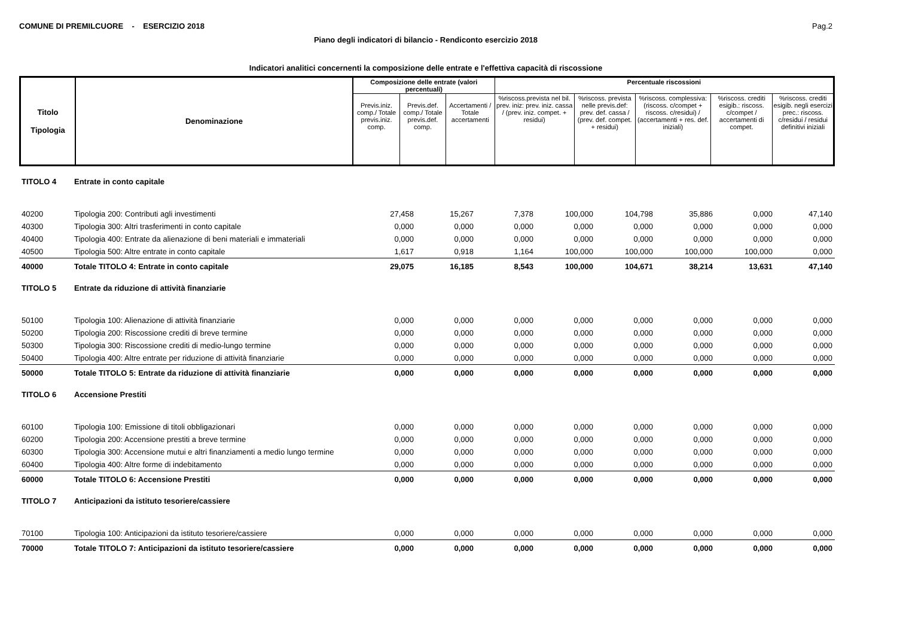COMUNE DI PREMILCUORE - ESERCIZIO 2018 Pag.2
Piano degli indicatori di bilancio - Rendiconto esercizio 2018
Indicatori analitici concernenti la composizione delle entrate e l'effettiva capacità di riscossione
| Titolo Tipologia | Denominazione | Composizione delle entrate (valori percentuali) | | | Percentuale riscossioni | | | | |
| --- | --- | --- | --- | --- | --- | --- | --- | --- | --- |
| | | Previs.iniz. comp./ Totale previs.iniz. comp. | Previs.def. comp./ Totale previs.def. comp. | Accertamenti / Totale accertamenti | %riscoss.prevista nel bil. prev. iniz: prev. iniz. cassa / (prev. iniz. compet. + residui) | %riscoss. prevista nelle previs.def: prev. def. cassa / (prev. def. compet. + residui) | %riscoss. complessiva: (riscoss. c/compet + riscoss. c/residui) / (accertamenti + res. def. iniziali) | %riscoss. crediti esigib.: riscoss. c/compet / accertamenti di compet. | %riscoss. crediti esigib. negli esercizi prec.: riscoss. c/residui / residui definitivi iniziali |
| TITOLO 4 | Entrate in conto capitale | | | | | | | | |
| 40200 | Tipologia 200: Contributi agli investimenti | 27,458 | 15,267 | 7,378 | 100,000 | 104,798 | 35,886 | 0,000 | 47,140 |
| 40300 | Tipologia 300: Altri trasferimenti in conto capitale | 0,000 | 0,000 | 0,000 | 0,000 | 0,000 | 0,000 | 0,000 | 0,000 |
| 40400 | Tipologia 400: Entrate da alienazione di beni materiali e immateriali | 0,000 | 0,000 | 0,000 | 0,000 | 0,000 | 0,000 | 0,000 | 0,000 |
| 40500 | Tipologia 500: Altre entrate in conto capitale | 1,617 | 0,918 | 1,164 | 100,000 | 100,000 | 100,000 | 100,000 | 0,000 |
| 40000 | Totale TITOLO 4: Entrate in conto capitale | 29,075 | 16,185 | 8,543 | 100,000 | 104,671 | 38,214 | 13,631 | 47,140 |
| TITOLO 5 | Entrate da riduzione di attività finanziarie | | | | | | | | |
| 50100 | Tipologia 100: Alienazione di attività finanziarie | 0,000 | 0,000 | 0,000 | 0,000 | 0,000 | 0,000 | 0,000 | 0,000 |
| 50200 | Tipologia 200: Riscossione crediti di breve termine | 0,000 | 0,000 | 0,000 | 0,000 | 0,000 | 0,000 | 0,000 | 0,000 |
| 50300 | Tipologia 300: Riscossione crediti di medio-lungo termine | 0,000 | 0,000 | 0,000 | 0,000 | 0,000 | 0,000 | 0,000 | 0,000 |
| 50400 | Tipologia 400: Altre entrate per riduzione di attività finanziarie | 0,000 | 0,000 | 0,000 | 0,000 | 0,000 | 0,000 | 0,000 | 0,000 |
| 50000 | Totale TITOLO 5: Entrate da riduzione di attività finanziarie | 0,000 | 0,000 | 0,000 | 0,000 | 0,000 | 0,000 | 0,000 | 0,000 |
| TITOLO 6 | Accensione Prestiti | | | | | | | | |
| 60100 | Tipologia 100: Emissione di titoli obbligazionari | 0,000 | 0,000 | 0,000 | 0,000 | 0,000 | 0,000 | 0,000 | 0,000 |
| 60200 | Tipologia 200: Accensione prestiti a breve termine | 0,000 | 0,000 | 0,000 | 0,000 | 0,000 | 0,000 | 0,000 | 0,000 |
| 60300 | Tipologia 300: Accensione mutui e altri finanziamenti a medio lungo termine | 0,000 | 0,000 | 0,000 | 0,000 | 0,000 | 0,000 | 0,000 | 0,000 |
| 60400 | Tipologia 400: Altre forme di indebitamento | 0,000 | 0,000 | 0,000 | 0,000 | 0,000 | 0,000 | 0,000 | 0,000 |
| 60000 | Totale TITOLO 6: Accensione Prestiti | 0,000 | 0,000 | 0,000 | 0,000 | 0,000 | 0,000 | 0,000 | 0,000 |
| TITOLO 7 | Anticipazioni da istituto tesoriere/cassiere | | | | | | | | |
| 70100 | Tipologia 100: Anticipazioni da istituto tesoriere/cassiere | 0,000 | 0,000 | 0,000 | 0,000 | 0,000 | 0,000 | 0,000 | 0,000 |
| 70000 | Totale TITOLO 7: Anticipazioni da istituto tesoriere/cassiere | 0,000 | 0,000 | 0,000 | 0,000 | 0,000 | 0,000 | 0,000 | 0,000 |